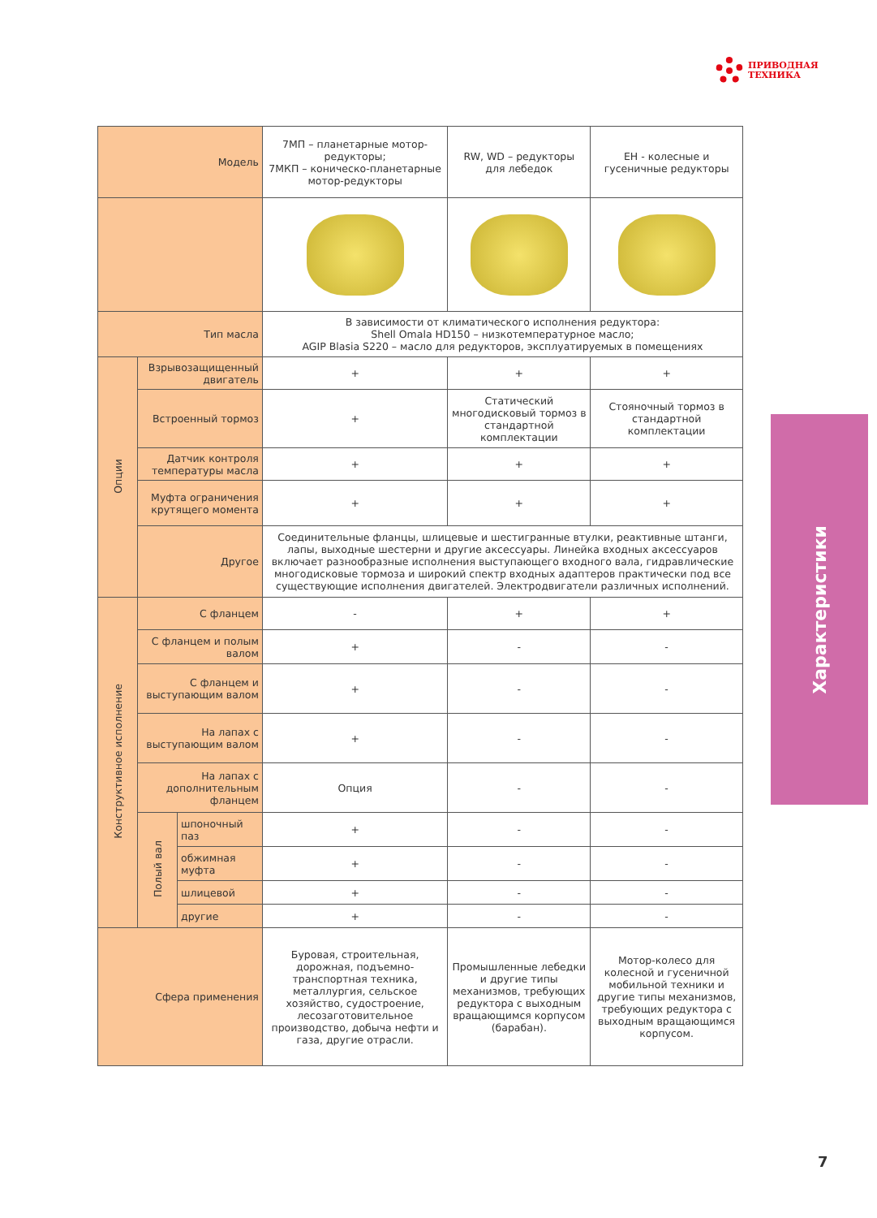ПРИВОДНАЯ
ТЕХНИКА
| Модель | | | 7МП – планетарные мотор-редукторы; 7МКП – коническо-планетарные мотор-редукторы | RW, WD – редукторы для лебедок | EH - колесные и гусеничные редукторы |
| --- | --- | --- | --- | --- | --- |
| Тип масла | | | В зависимости от климатического исполнения редуктора: Shell Omala HD150 – низкотемпературное масло; AGIP Blasia S220 – масло для редукторов, эксплуатируемых в помещениях | | |
| Опции | Взрывозащищенный двигатель | | + | + | + |
| | Встроенный тормоз | | + | Статический многодисковый тормоз в стандартной комплектации | Стояночный тормоз в стандартной комплектации |
| | Датчик контроля температуры масла | | + | + | + |
| | Муфта ограничения крутящего момента | | + | + | + |
| | Другое | | Соединительные фланцы, шлицевые и шестигранные втулки, реактивные штанги, лапы, выходные шестерни и другие аксессуары. Линейка входных аксессуаров включает разнообразные исполнения выступающего входного вала, гидравлические многодисковые тормоза и широкий спектр входных адаптеров практически под все существующие исполнения двигателей. Электродвигатели различных исполнений. | | |
| Конструктивное исполнение | С фланцем | | - | + | + |
| | С фланцем и полым валом | | + | - | - |
| | С фланцем и выступающим валом | | + | - | - |
| | На лапах с выступающим валом | | + | - | - |
| | На лапах с дополнительным фланцем | | Опция | - | - |
| | Полый вал | шпоночный паз | + | - | - |
| | | обжимная муфта | + | - | - |
| | | шлицевой | + | - | - |
| | | другие | + | - | - |
| Сфера применения | | | Буровая, строительная, дорожная, подъемно-транспортная техника, металлургия, сельское хозяйство, судостроение, лесозаготовительное производство, добыча нефти и газа, другие отрасли. | Промышленные лебедки и другие типы механизмов, требующих редуктора с выходным вращающимся корпусом (барабан). | Мотор-колесо для колесной и гусеничной мобильной техники и другие типы механизмов, требующих редуктора с выходным вращающимся корпусом. |
Характеристики
7